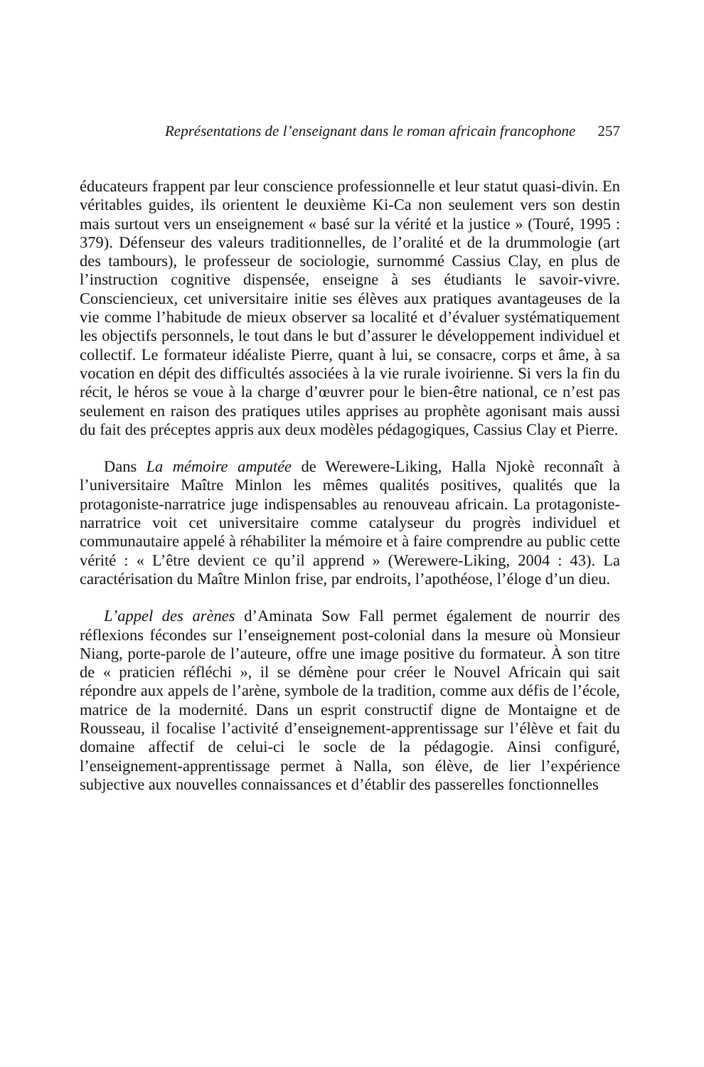Représentations de l’enseignant dans le roman africain francophone 257
éducateurs frappent par leur conscience professionnelle et leur statut quasi-divin. En véritables guides, ils orientent le deuxième Ki-Ca non seulement vers son destin mais surtout vers un enseignement « basé sur la vérité et la justice » (Touré, 1995 : 379). Défenseur des valeurs traditionnelles, de l’oralité et de la drummologie (art des tambours), le professeur de sociologie, surnommé Cassius Clay, en plus de l’instruction cognitive dispensée, enseigne à ses étudiants le savoir-vivre. Consciencieux, cet universitaire initie ses élèves aux pratiques avantageuses de la vie comme l’habitude de mieux observer sa localité et d’évaluer systématiquement les objectifs personnels, le tout dans le but d’assurer le développement individuel et collectif. Le formateur idéaliste Pierre, quant à lui, se consacre, corps et âme, à sa vocation en dépit des difficultés associées à la vie rurale ivoirienne. Si vers la fin du récit, le héros se voue à la charge d’œuvrer pour le bien-être national, ce n’est pas seulement en raison des pratiques utiles apprises au prophète agonisant mais aussi du fait des préceptes appris aux deux modèles pédagogiques, Cassius Clay et Pierre.
Dans La mémoire amputée de Werewere-Liking, Halla Njokè reconnaît à l’universitaire Maître Minlon les mêmes qualités positives, qualités que la protagoniste-narratrice juge indispensables au renouveau africain. La protagoniste-narratrice voit cet universitaire comme catalyseur du progrès individuel et communautaire appelé à réhabiliter la mémoire et à faire comprendre au public cette vérité : « L’être devient ce qu’il apprend » (Werewere-Liking, 2004 : 43). La caractérisation du Maître Minlon frise, par endroits, l’apothéose, l’éloge d’un dieu.
L’appel des arènes d’Aminata Sow Fall permet également de nourrir des réflexions fécondes sur l’enseignement post-colonial dans la mesure où Monsieur Niang, porte-parole de l’auteure, offre une image positive du formateur. À son titre de « praticien réfléchi », il se démène pour créer le Nouvel Africain qui sait répondre aux appels de l’arène, symbole de la tradition, comme aux défis de l’école, matrice de la modernité. Dans un esprit constructif digne de Montaigne et de Rousseau, il focalise l’activité d’enseignement-apprentissage sur l’élève et fait du domaine affectif de celui-ci le socle de la pédagogie. Ainsi configuré, l’enseignement-apprentissage permet à Nalla, son élève, de lier l’expérience subjective aux nouvelles connaissances et d’établir des passerelles fonctionnelles